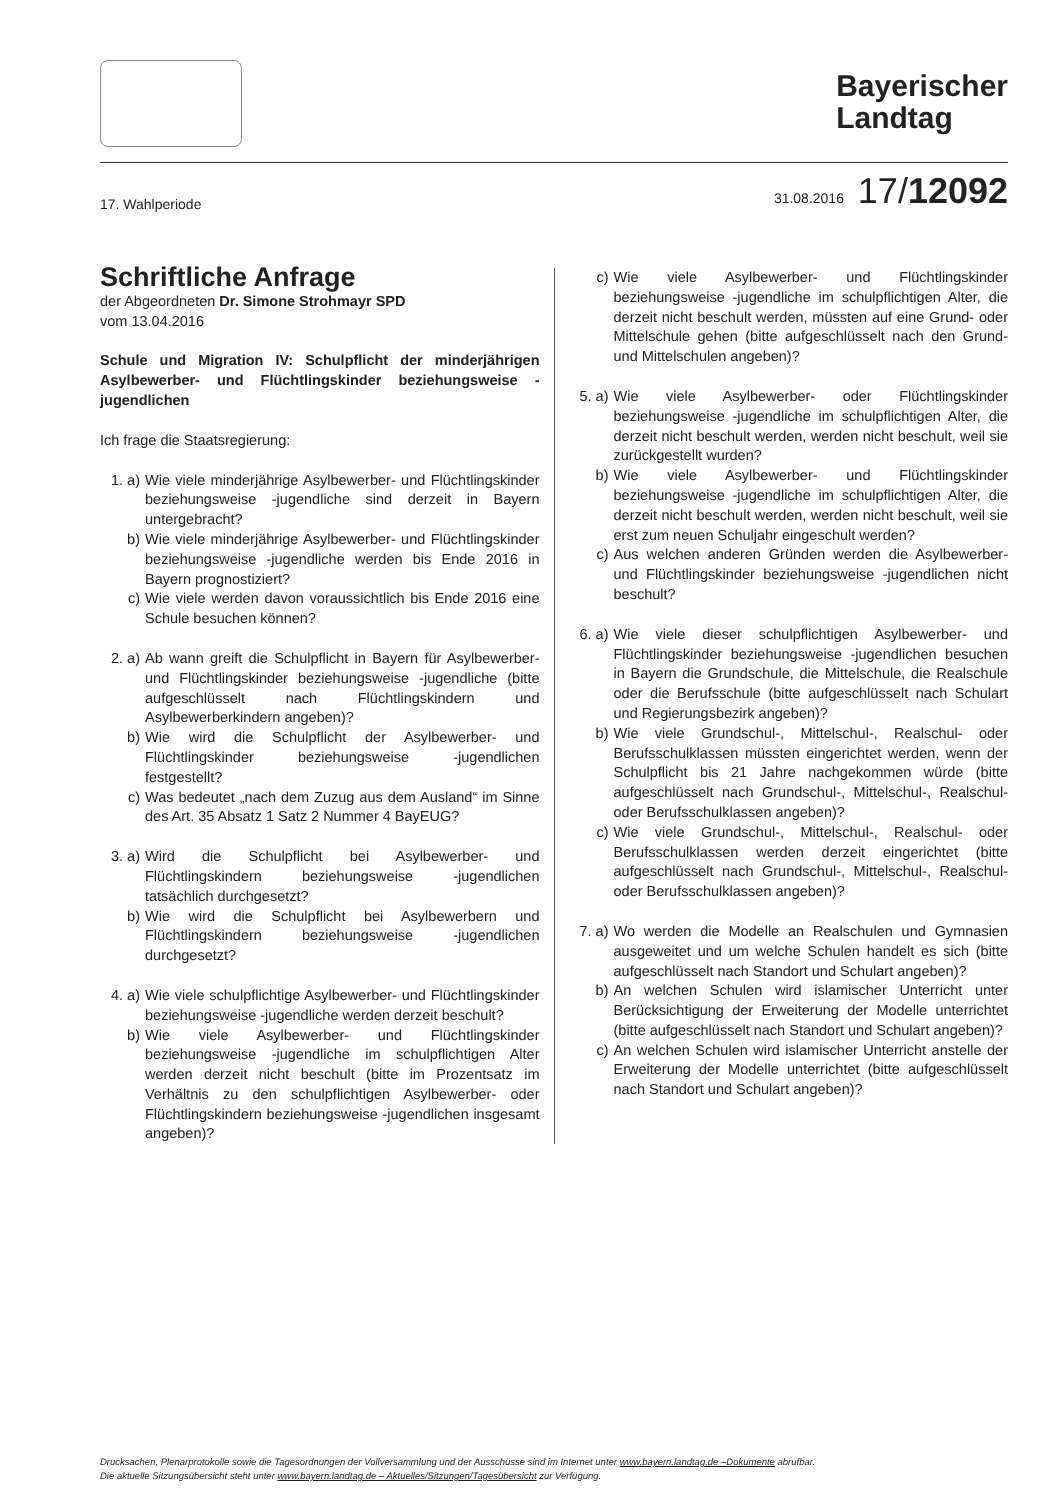Bayerischer
Landtag
17. Wahlperiode 31.08.2016 17/12092
Schriftliche Anfrage
der Abgeordneten Dr. Simone Strohmayr SPD
vom 13.04.2016
Schule und Migration IV: Schulpflicht der minderjährigen Asylbewerber- und Flüchtlingskinder beziehungsweise -jugendlichen
Ich frage die Staatsregierung:
1. a) Wie viele minderjährige Asylbewerber- und Flüchtlingskinder beziehungsweise -jugendliche sind derzeit in Bayern untergebracht?
b) Wie viele minderjährige Asylbewerber- und Flüchtlingskinder beziehungsweise -jugendliche werden bis Ende 2016 in Bayern prognostiziert?
c) Wie viele werden davon voraussichtlich bis Ende 2016 eine Schule besuchen können?
2. a) Ab wann greift die Schulpflicht in Bayern für Asylbewerber- und Flüchtlingskinder beziehungsweise -jugendliche (bitte aufgeschlüsselt nach Flüchtlingskindern und Asylbewerberkindern angeben)?
b) Wie wird die Schulpflicht der Asylbewerber- und Flüchtlingskinder beziehungsweise -jugendlichen festgestellt?
c) Was bedeutet „nach dem Zuzug aus dem Ausland“ im Sinne des Art. 35 Absatz 1 Satz 2 Nummer 4 BayEUG?
3. a) Wird die Schulpflicht bei Asylbewerber- und Flüchtlingskindern beziehungsweise -jugendlichen tatsächlich durchgesetzt?
b) Wie wird die Schulpflicht bei Asylbewerbern und Flüchtlingskindern beziehungsweise -jugendlichen durchgesetzt?
4. a) Wie viele schulpflichtige Asylbewerber- und Flüchtlingskinder beziehungsweise -jugendliche werden derzeit beschult?
b) Wie viele Asylbewerber- und Flüchtlingskinder beziehungsweise -jugendliche im schulpflichtigen Alter werden derzeit nicht beschult (bitte im Prozentsatz im Verhältnis zu den schulpflichtigen Asylbewerber- oder Flüchtlingskindern beziehungsweise -jugendlichen insgesamt angeben)?
c) Wie viele Asylbewerber- und Flüchtlingskinder beziehungsweise -jugendliche im schulpflichtigen Alter, die derzeit nicht beschult werden, müssten auf eine Grund- oder Mittelschule gehen (bitte aufgeschlüsselt nach den Grund- und Mittelschulen angeben)?
5. a) Wie viele Asylbewerber- oder Flüchtlingskinder beziehungsweise -jugendliche im schulpflichtigen Alter, die derzeit nicht beschult werden, werden nicht beschult, weil sie zurückgestellt wurden?
b) Wie viele Asylbewerber- und Flüchtlingskinder beziehungsweise -jugendliche im schulpflichtigen Alter, die derzeit nicht beschult werden, werden nicht beschult, weil sie erst zum neuen Schuljahr eingeschult werden?
c) Aus welchen anderen Gründen werden die Asylbewerber- und Flüchtlingskinder beziehungsweise -jugendlichen nicht beschult?
6. a) Wie viele dieser schulpflichtigen Asylbewerber- und Flüchtlingskinder beziehungsweise -jugendlichen besuchen in Bayern die Grundschule, die Mittelschule, die Realschule oder die Berufsschule (bitte aufgeschlüsselt nach Schulart und Regierungsbezirk angeben)?
b) Wie viele Grundschul-, Mittelschul-, Realschul- oder Berufsschulklassen müssten eingerichtet werden, wenn der Schulpflicht bis 21 Jahre nachgekommen würde (bitte aufgeschlüsselt nach Grundschul-, Mittelschul-, Realschul- oder Berufsschulklassen angeben)?
c) Wie viele Grundschul-, Mittelschul-, Realschul- oder Berufsschulklassen werden derzeit eingerichtet (bitte aufgeschlüsselt nach Grundschul-, Mittelschul-, Realschul- oder Berufsschulklassen angeben)?
7. a) Wo werden die Modelle an Realschulen und Gymnasien ausgeweitet und um welche Schulen handelt es sich (bitte aufgeschlüsselt nach Standort und Schulart angeben)?
b) An welchen Schulen wird islamischer Unterricht unter Berücksichtigung der Erweiterung der Modelle unterrichtet (bitte aufgeschlüsselt nach Standort und Schulart angeben)?
c) An welchen Schulen wird islamischer Unterricht anstelle der Erweiterung der Modelle unterrichtet (bitte aufgeschlüsselt nach Standort und Schulart angeben)?
Drucksachen, Plenarprotokolle sowie die Tagesordnungen der Vollversammlung und der Ausschüsse sind im Internet unter www.bayern.landtag.de –Dokumente abrufbar.
Die aktuelle Sitzungsübersicht steht unter www.bayern.landtag.de – Aktuelles/Sitzungen/Tagesübersicht zur Verfügung.